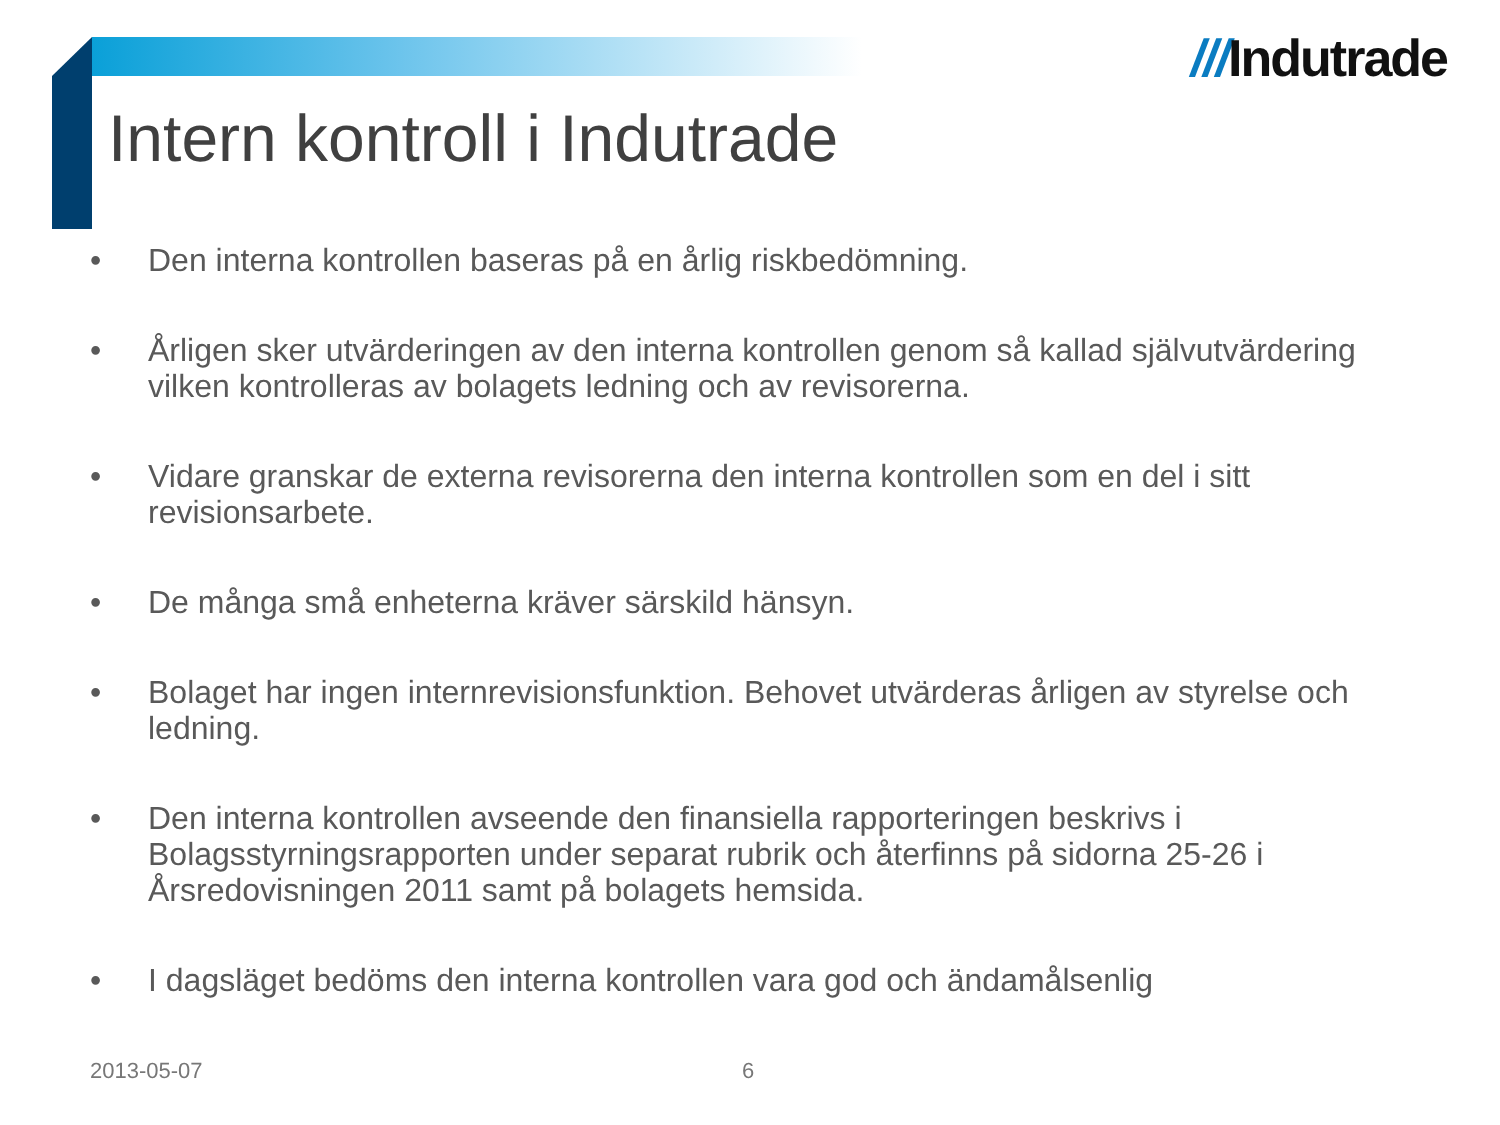///Indutrade
Intern kontroll i Indutrade
• Den interna kontrollen baseras på en årlig riskbedömning.
• Årligen sker utvärderingen av den interna kontrollen genom så kallad självutvärdering vilken kontrolleras av bolagets ledning och av revisorerna.
• Vidare granskar de externa revisorerna den interna kontrollen som en del i sitt revisionsarbete.
• De många små enheterna kräver särskild hänsyn.
• Bolaget har ingen internrevisionsfunktion. Behovet utvärderas årligen av styrelse och ledning.
• Den interna kontrollen avseende den finansiella rapporteringen beskrivs i Bolagsstyrningsrapporten under separat rubrik och återfinns på sidorna 25-26 i Årsredovisningen 2011 samt på bolagets hemsida.
• I dagsläget bedöms den interna kontrollen vara god och ändamålsenlig
2013-05-07 6